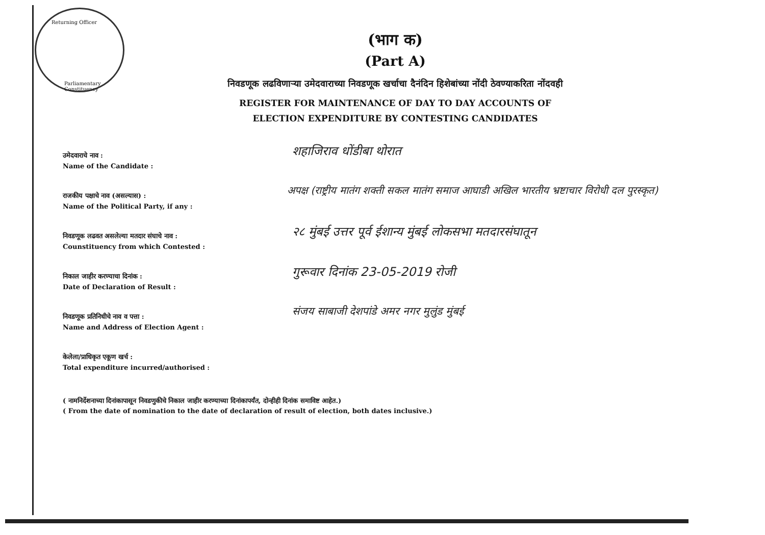Returning Officer
Parliamentary Constituency
(भाग क)
(Part A)
निवडणूक लढविणाऱ्या उमेदवाराच्या निवडणूक खर्चाचा दैनंदिन हिशेबांच्या नोंदी ठेवण्याकरिता नोंदवही
REGISTER FOR MAINTENANCE OF DAY TO DAY ACCOUNTS OF
ELECTION EXPENDITURE BY CONTESTING CANDIDATES
उमेदवाराचे नाव :
Name of the Candidate :
शहाजिराव धोंडीबा थोरात
राजकीय पक्षाचे नाव (असल्यास) :
Name of the Political Party, if any :
अपक्ष (राष्ट्रीय मातंग शक्ती सकल मातंग समाज आघाडी अखिल भारतीय भ्रष्टाचार विरोधी दल पुरस्कृत)
निवडणूक लढवत असलेल्या मतदार संघाचे नाव :
Counstituency from which Contested :
२८ मुंबई उत्तर पूर्व ईशान्य मुंबई लोकसभा मतदारसंघातून
निकाल जाहीर करण्याचा दिनांक :
Date of Declaration of Result :
गुरूवार दिनांक 23-05-2019 रोजी
निवडणूक प्रतिनिधीचे नाव व पत्ता :
Name and Address of Election Agent :
संजय साबाजी देशपांडे अमर नगर मुलुंड मुंबई
केलेला/प्राधिकृत एकूण खर्च :
Total expenditure incurred/authorised :
( नामनिर्देशनाच्या दिनांकापासून निवडणुकीचे निकाल जाहीर करण्याच्या दिनांकापर्यंत, दोन्हीही दिनांक समाविष्ट आहेत.)
( From the date of nomination to the date of declaration of result of election, both dates inclusive.)